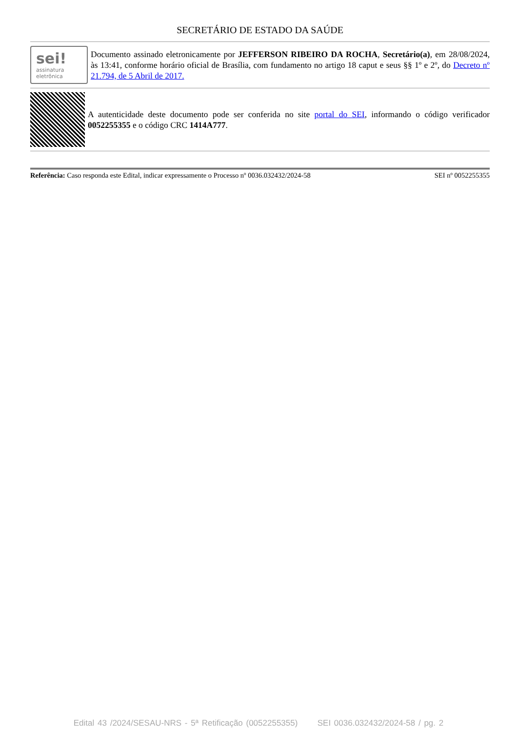SECRETÁRIO DE ESTADO DA SAÚDE
sei!
assinatura
eletrônica
Documento assinado eletronicamente por JEFFERSON RIBEIRO DA ROCHA, Secretário(a), em 28/08/2024, às 13:41, conforme horário oficial de Brasília, com fundamento no artigo 18 caput e seus §§ 1º e 2º, do Decreto nº 21.794, de 5 Abril de 2017.
A autenticidade deste documento pode ser conferida no site portal do SEI, informando o código verificador 0052255355 e o código CRC 1414A777.
Referência: Caso responda este Edital, indicar expressamente o Processo nº 0036.032432/2024-58 SEI nº 0052255355
Edital 43 /2024/SESAU-NRS - 5ª Retificação (0052255355) SEI 0036.032432/2024-58 / pg. 2